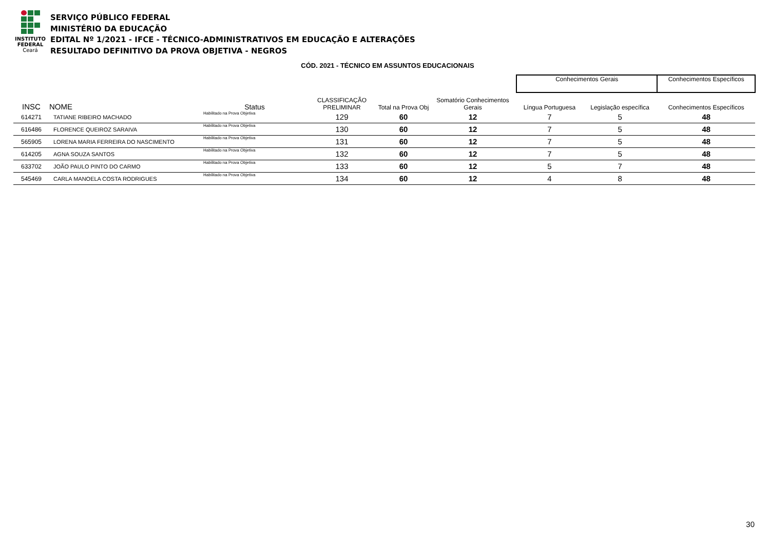INSTITUTO
FEDERAL
Ceará
SERVIÇO PÚBLICO FEDERAL
MINISTÉRIO DA EDUCAÇÃO
EDITAL Nº 1/2021 - IFCE - TÉCNICO-ADMINISTRATIVOS EM EDUCAÇÃO E ALTERAÇÕES
RESULTADO DEFINITIVO DA PROVA OBJETIVA - NEGROS
CÓD. 2021 - TÉCNICO EM ASSUNTOS EDUCACIONAIS
| | | | | | | | Conhecimentos Gerais | | Conhecimentos Específicos |
| INSC | NOME | Status | CLASSIFICAÇÃO PRELIMINAR | Total na Prova Obj | Somatório Conhecimentos Gerais | | Língua Portuguesa | Legislação específica | Conhecimentos Específicos |
| 614271 | TATIANE RIBEIRO MACHADO | Habilitado na Prova Objetiva | 129 | 60 | 12 | | 7 | 5 | 48 |
| 616486 | FLORENCE QUEIROZ SARAIVA | Habilitado na Prova Objetiva | 130 | 60 | 12 | | 7 | 5 | 48 |
| 565905 | LORENA MARIA FERREIRA DO NASCIMENTO | Habilitado na Prova Objetiva | 131 | 60 | 12 | | 7 | 5 | 48 |
| 614205 | AGNA SOUZA SANTOS | Habilitado na Prova Objetiva | 132 | 60 | 12 | | 7 | 5 | 48 |
| 633702 | JOÃO PAULO PINTO DO CARMO | Habilitado na Prova Objetiva | 133 | 60 | 12 | | 5 | 7 | 48 |
| 545469 | CARLA MANOELA COSTA RODRIGUES | Habilitado na Prova Objetiva | 134 | 60 | 12 | | 4 | 8 | 48 |
30